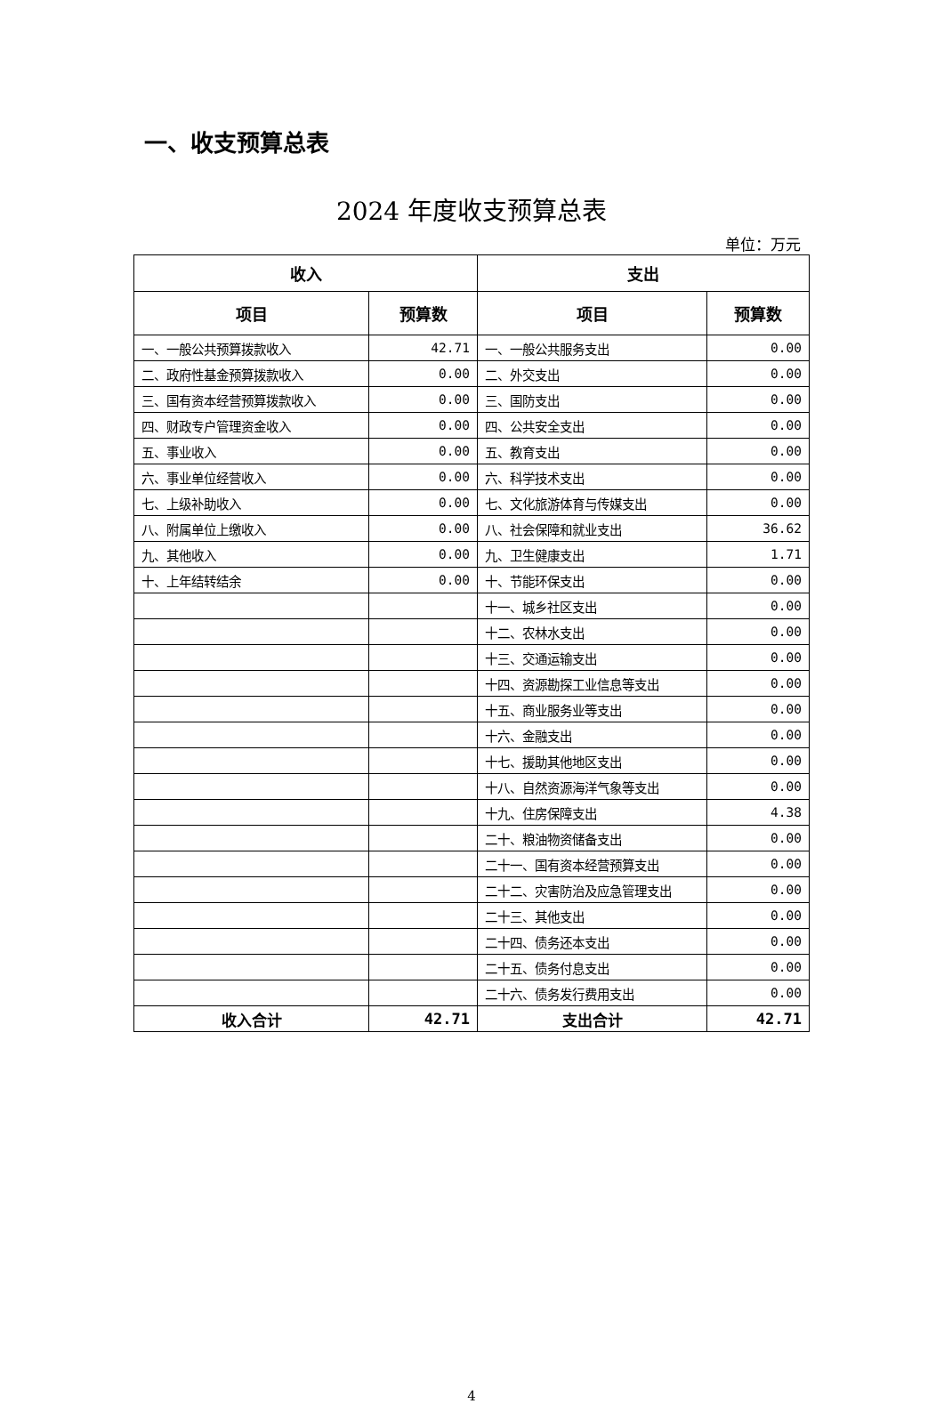一、收支预算总表
2024 年度收支预算总表
单位：万元
| 收入 | | 支出 | |
| --- | --- | --- | --- |
| 项目 | 预算数 | 项目 | 预算数 |
| 一、一般公共预算拨款收入 | 42.71 | 一、一般公共服务支出 | 0.00 |
| 二、政府性基金预算拨款收入 | 0.00 | 二、外交支出 | 0.00 |
| 三、国有资本经营预算拨款收入 | 0.00 | 三、国防支出 | 0.00 |
| 四、财政专户管理资金收入 | 0.00 | 四、公共安全支出 | 0.00 |
| 五、事业收入 | 0.00 | 五、教育支出 | 0.00 |
| 六、事业单位经营收入 | 0.00 | 六、科学技术支出 | 0.00 |
| 七、上级补助收入 | 0.00 | 七、文化旅游体育与传媒支出 | 0.00 |
| 八、附属单位上缴收入 | 0.00 | 八、社会保障和就业支出 | 36.62 |
| 九、其他收入 | 0.00 | 九、卫生健康支出 | 1.71 |
| 十、上年结转结余 | 0.00 | 十、节能环保支出 | 0.00 |
| | | 十一、城乡社区支出 | 0.00 |
| | | 十二、农林水支出 | 0.00 |
| | | 十三、交通运输支出 | 0.00 |
| | | 十四、资源勘探工业信息等支出 | 0.00 |
| | | 十五、商业服务业等支出 | 0.00 |
| | | 十六、金融支出 | 0.00 |
| | | 十七、援助其他地区支出 | 0.00 |
| | | 十八、自然资源海洋气象等支出 | 0.00 |
| | | 十九、住房保障支出 | 4.38 |
| | | 二十、粮油物资储备支出 | 0.00 |
| | | 二十一、国有资本经营预算支出 | 0.00 |
| | | 二十二、灾害防治及应急管理支出 | 0.00 |
| | | 二十三、其他支出 | 0.00 |
| | | 二十四、债务还本支出 | 0.00 |
| | | 二十五、债务付息支出 | 0.00 |
| | | 二十六、债务发行费用支出 | 0.00 |
| 收入合计 | 42.71 | 支出合计 | 42.71 |
4